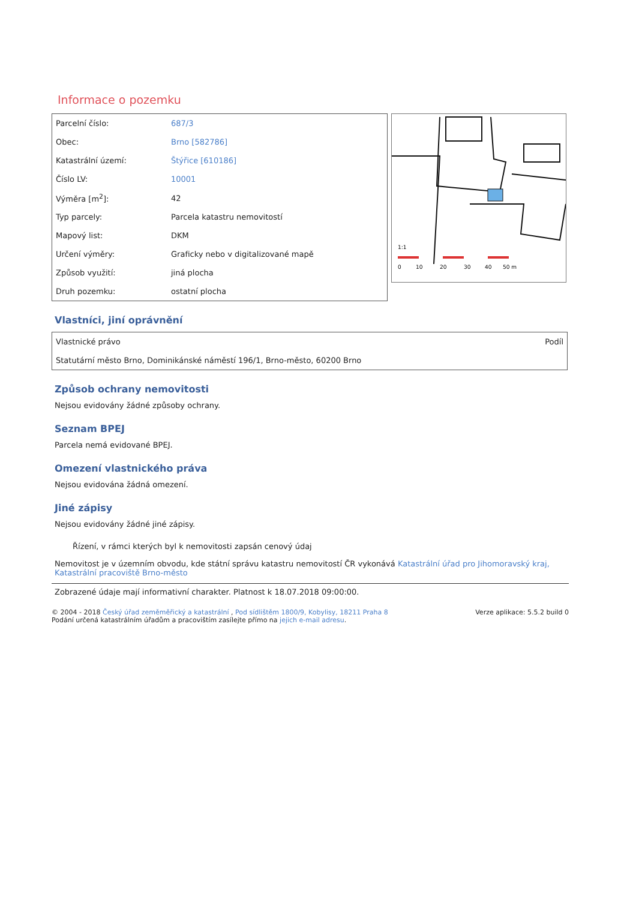Informace o pozemku
| Parcelní číslo: | 687/3 |
| Obec: | Brno [582786] |
| Katastrální území: | Štýřice [610186] |
| Číslo LV: | 10001 |
| Výměra [m<sup>2</sup>]: | 42 |
| Typ parcely: | Parcela katastru nemovitostí |
| Mapový list: | DKM |
| Určení výměry: | Graficky nebo v digitalizované mapě |
| Způsob využití: | jiná plocha |
| Druh pozemku: | ostatní plocha |
1:1
0
10
20
30
40
50 m
Vlastníci, jiní oprávnění
| Vlastnické právo | Podíl |
| Statutární město Brno, Dominikánské náměstí 196/1, Brno-město, 60200 Brno | |
Způsob ochrany nemovitosti
Nejsou evidovány žádné způsoby ochrany.
Seznam BPEJ
Parcela nemá evidované BPEJ.
Omezení vlastnického práva
Nejsou evidována žádná omezení.
Jiné zápisy
Nejsou evidovány žádné jiné zápisy.
Řízení, v rámci kterých byl k nemovitosti zapsán cenový údaj
Nemovitost je v územním obvodu, kde státní správu katastru nemovitostí ČR vykonává Katastrální úřad pro Jihomoravský kraj, Katastrální pracoviště Brno-město
Zobrazené údaje mají informativní charakter. Platnost k 18.07.2018 09:00:00.
© 2004 - 2018 Český úřad zeměměřický a katastrální , Pod sídlištěm 1800/9, Kobylisy, 18211 Praha 8
Podání určená katastrálním úřadům a pracovištím zasílejte přímo na jejich e-mail adresu.
Verze aplikace: 5.5.2 build 0